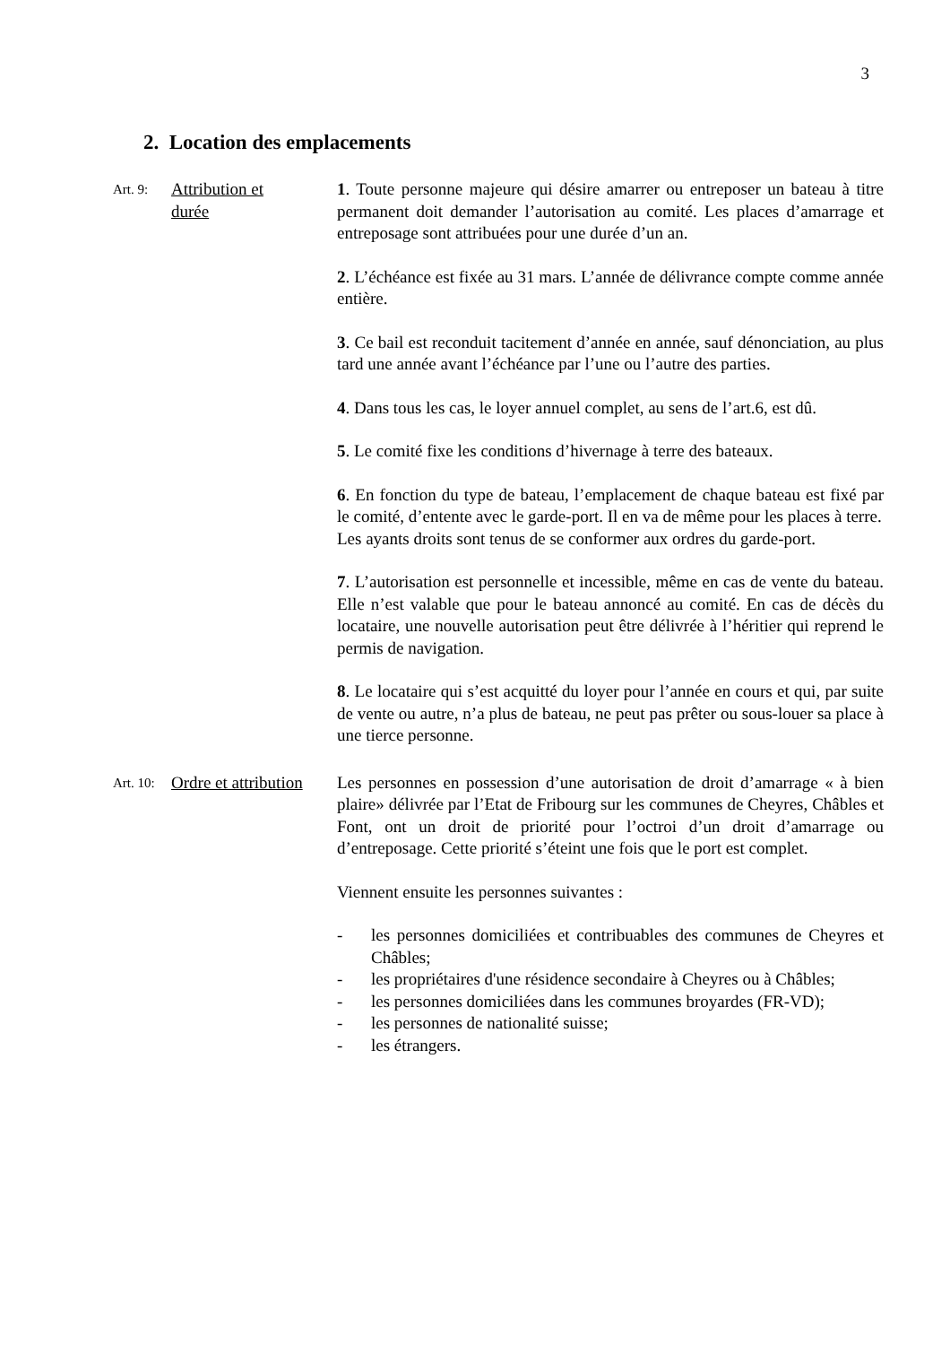3
2. Location des emplacements
Art. 9:
Attribution et
durée
1. Toute personne majeure qui désire amarrer ou entreposer un bateau à titre permanent doit demander l’autorisation au comité. Les places d’amarrage et entreposage sont attribuées pour une durée d’un an.
2. L’échéance est fixée au 31 mars. L’année de délivrance compte comme année entière.
3. Ce bail est reconduit tacitement d’année en année, sauf dénonciation, au plus tard une année avant l’échéance par l’une ou l’autre des parties.
4. Dans tous les cas, le loyer annuel complet, au sens de l’art.6, est dû.
5. Le comité fixe les conditions d’hivernage à terre des bateaux.
6. En fonction du type de bateau, l’emplacement de chaque bateau est fixé par le comité, d’entente avec le garde-port. Il en va de même pour les places à terre.
Les ayants droits sont tenus de se conformer aux ordres du garde-port.
7. L’autorisation est personnelle et incessible, même en cas de vente du bateau. Elle n’est valable que pour le bateau annoncé au comité. En cas de décès du locataire, une nouvelle autorisation peut être délivrée à l’héritier qui reprend le permis de navigation.
8. Le locataire qui s’est acquitté du loyer pour l’année en cours et qui, par suite de vente ou autre, n’a plus de bateau, ne peut pas prêter ou sous-louer sa place à une tierce personne.
Art. 10:
Ordre et attribution
Les personnes en possession d’une autorisation de droit d’amarrage « à bien plaire» délivrée par l’Etat de Fribourg sur les communes de Cheyres, Châbles et Font, ont un droit de priorité pour l’octroi d’un droit d’amarrage ou d’entreposage. Cette priorité s’éteint une fois que le port est complet.
Viennent ensuite les personnes suivantes :
- les personnes domiciliées et contribuables des communes de Cheyres et Châbles;
- les propriétaires d'une résidence secondaire à Cheyres ou à Châbles;
- les personnes domiciliées dans les communes broyardes (FR-VD);
- les personnes de nationalité suisse;
- les étrangers.